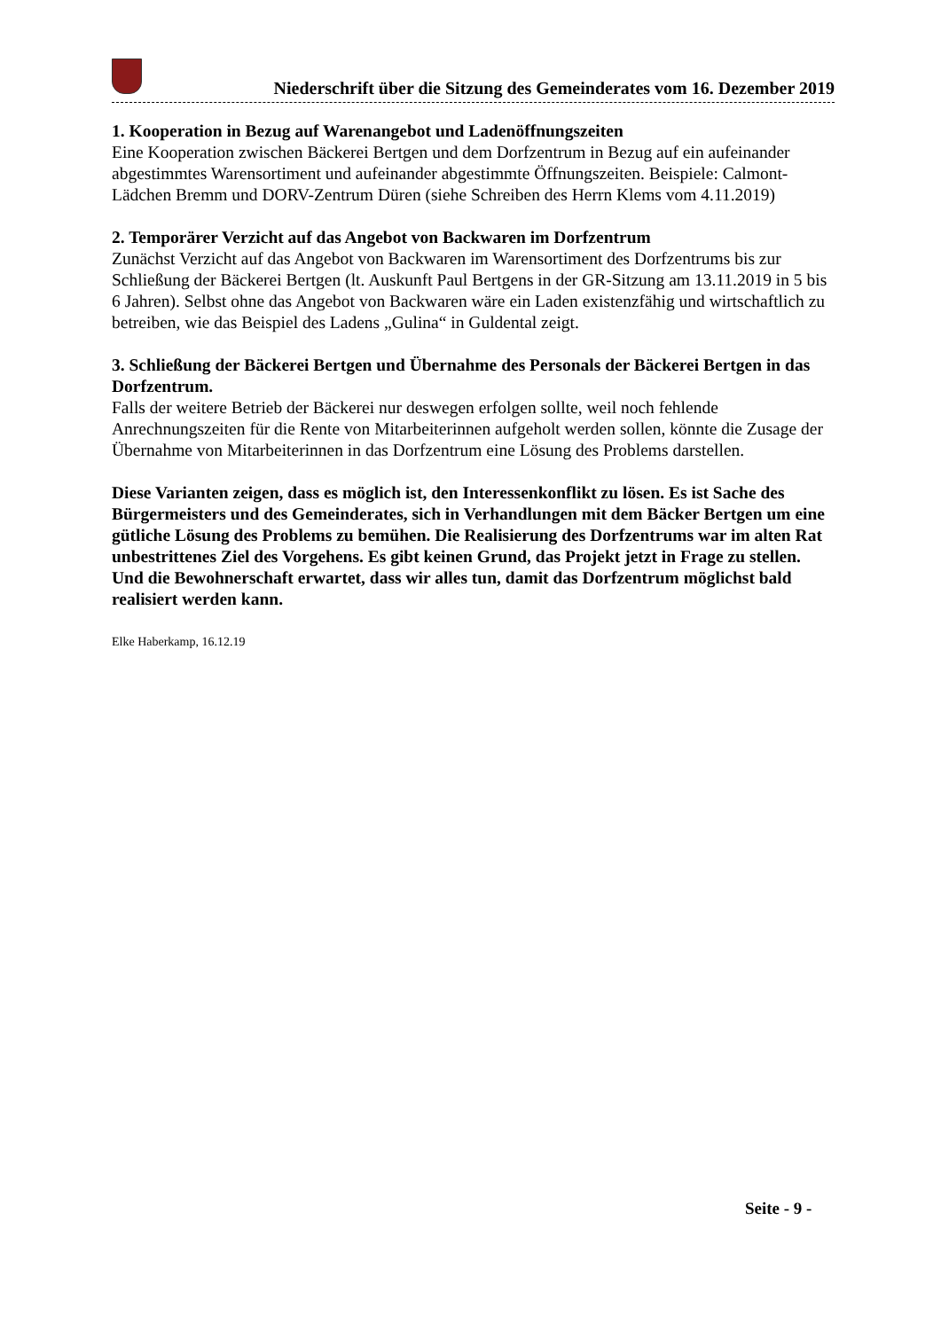Niederschrift über die Sitzung des Gemeinderates vom 16. Dezember 2019
1. Kooperation in Bezug auf Warenangebot und Ladenöffnungszeiten
Eine Kooperation zwischen Bäckerei Bertgen und dem Dorfzentrum in Bezug auf ein aufeinander abgestimmtes Warensortiment und aufeinander abgestimmte Öffnungszeiten. Beispiele: Calmont-Lädchen Bremm und DORV-Zentrum Düren (siehe Schreiben des Herrn Klems vom 4.11.2019)
2. Temporärer Verzicht auf das Angebot von Backwaren im Dorfzentrum
Zunächst Verzicht auf das Angebot von Backwaren im Warensortiment des Dorfzentrums bis zur Schließung der Bäckerei Bertgen (lt. Auskunft Paul Bertgens in der GR-Sitzung am 13.11.2019 in 5 bis 6 Jahren). Selbst ohne das Angebot von Backwaren wäre ein Laden existenzfähig und wirtschaftlich zu betreiben, wie das Beispiel des Ladens „Gulina“ in Guldental zeigt.
3. Schließung der Bäckerei Bertgen und Übernahme des Personals der Bäckerei Bertgen in das Dorfzentrum.
Falls der weitere Betrieb der Bäckerei nur deswegen erfolgen sollte, weil noch fehlende Anrechnungszeiten für die Rente von Mitarbeiterinnen aufgeholt werden sollen, könnte die Zusage der Übernahme von Mitarbeiterinnen in das Dorfzentrum eine Lösung des Problems darstellen.
Diese Varianten zeigen, dass es möglich ist, den Interessenkonflikt zu lösen. Es ist Sache des Bürgermeisters und des Gemeinderates, sich in Verhandlungen mit dem Bäcker Bertgen um eine gütliche Lösung des Problems zu bemühen. Die Realisierung des Dorfzentrums war im alten Rat unbestrittenes Ziel des Vorgehens. Es gibt keinen Grund, das Projekt jetzt in Frage zu stellen. Und die Bewohnerschaft erwartet, dass wir alles tun, damit das Dorfzentrum möglichst bald realisiert werden kann.
Elke Haberkamp, 16.12.19
Seite - 9 -